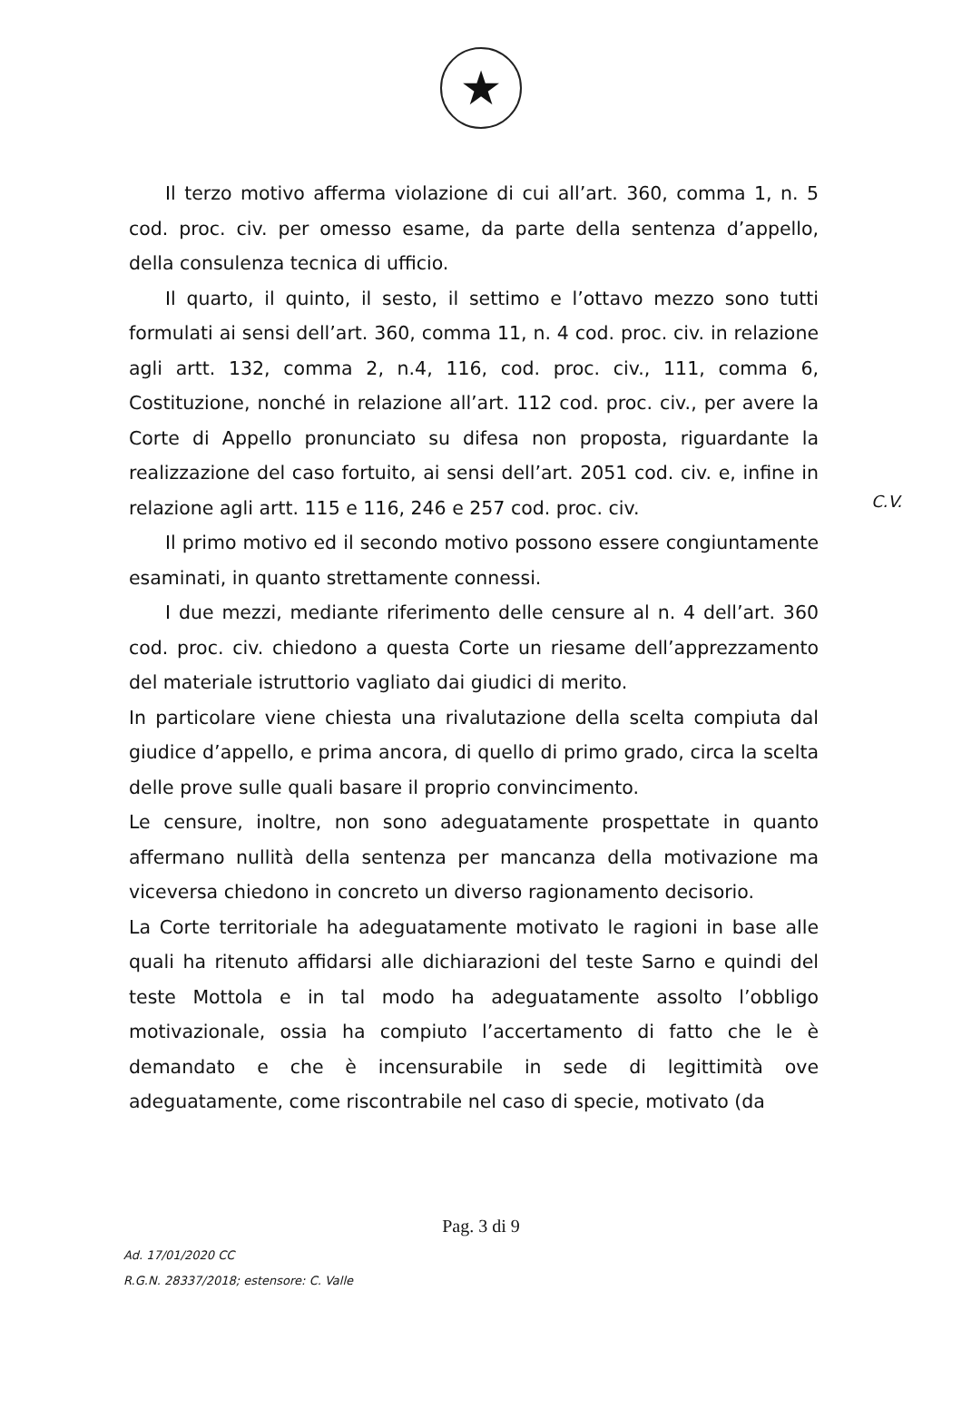★
Il terzo motivo afferma violazione di cui all’art. 360, comma 1, n. 5 cod. proc. civ. per omesso esame, da parte della sentenza d’appello, della consulenza tecnica di ufficio.
Il quarto, il quinto, il sesto, il settimo e l’ottavo mezzo sono tutti formulati ai sensi dell’art. 360, comma 11, n. 4 cod. proc. civ. in relazione agli artt. 132, comma 2, n.4, 116, cod. proc. civ., 111, comma 6, Costituzione, nonché in relazione all’art. 112 cod. proc. civ., per avere la Corte di Appello pronunciato su difesa non proposta, riguardante la realizzazione del caso fortuito, ai sensi dell’art. 2051 cod. civ. e, infine in relazione agli artt. 115 e 116, 246 e 257 cod. proc. civ.
Il primo motivo ed il secondo motivo possono essere congiuntamente esaminati, in quanto strettamente connessi.
I due mezzi, mediante riferimento delle censure al n. 4 dell’art. 360 cod. proc. civ. chiedono a questa Corte un riesame dell’apprezzamento del materiale istruttorio vagliato dai giudici di merito.
In particolare viene chiesta una rivalutazione della scelta compiuta dal giudice d’appello, e prima ancora, di quello di primo grado, circa la scelta delle prove sulle quali basare il proprio convincimento.
Le censure, inoltre, non sono adeguatamente prospettate in quanto affermano nullità della sentenza per mancanza della motivazione ma viceversa chiedono in concreto un diverso ragionamento decisorio.
La Corte territoriale ha adeguatamente motivato le ragioni in base alle quali ha ritenuto affidarsi alle dichiarazioni del teste Sarno e quindi del teste Mottola e in tal modo ha adeguatamente assolto l’obbligo motivazionale, ossia ha compiuto l’accertamento di fatto che le è demandato e che è incensurabile in sede di legittimità ove adeguatamente, come riscontrabile nel caso di specie, motivato (da
C.V.
Pag. 3 di 9
Ad. 17/01/2020 CC
R.G.N. 28337/2018; estensore: C. Valle